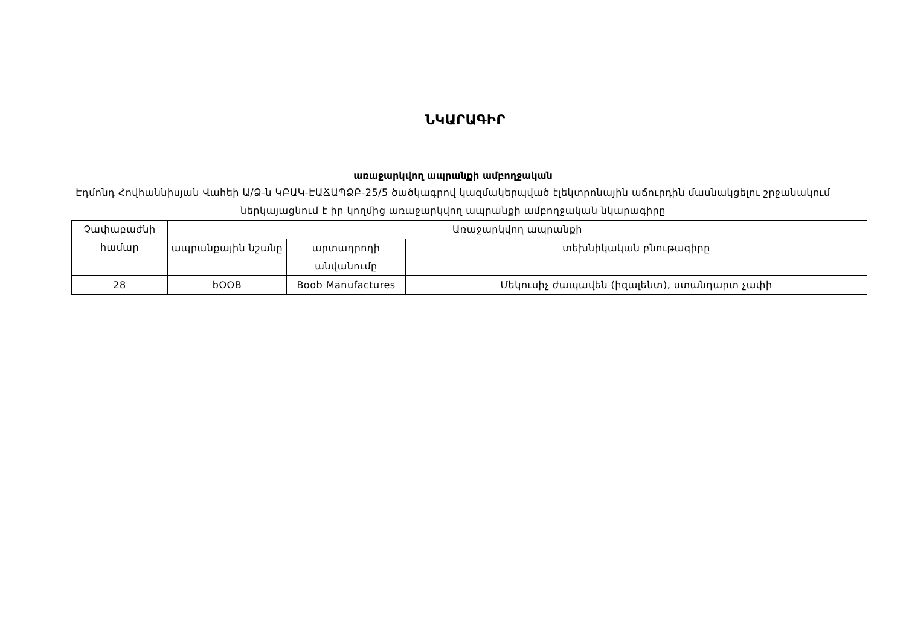ՆԿԱՐԱԳԻՐ
առաջարկվող ապրանքի ամբողջական
Էդմոնդ Հովհաննիսյան Վաhեի Ա/Ձ-ն ԿԲԱԿ-ԷԱՃԱՊՁԲ-25/5 ծածկագրով կազմակերպված էլեկտրոնային աճուրդին մասնակցելու շրջանակում ներկայացնում է իր կողմից առաջարկվող ապրանքի ամբողջական նկարագիրը
| Չափաբաժնի համար | Առաջարկվող ապրանքի | | |
| --- | --- | --- | --- |
| | ապրանքային նշանը | արտադրողի անվանումը | տեխնիկական բնութագիրը |
| 28 | bOOB | Boob Manufactures | Մեկուսիչ ժապավեն (իզալենտ), ստանդարտ չափի |